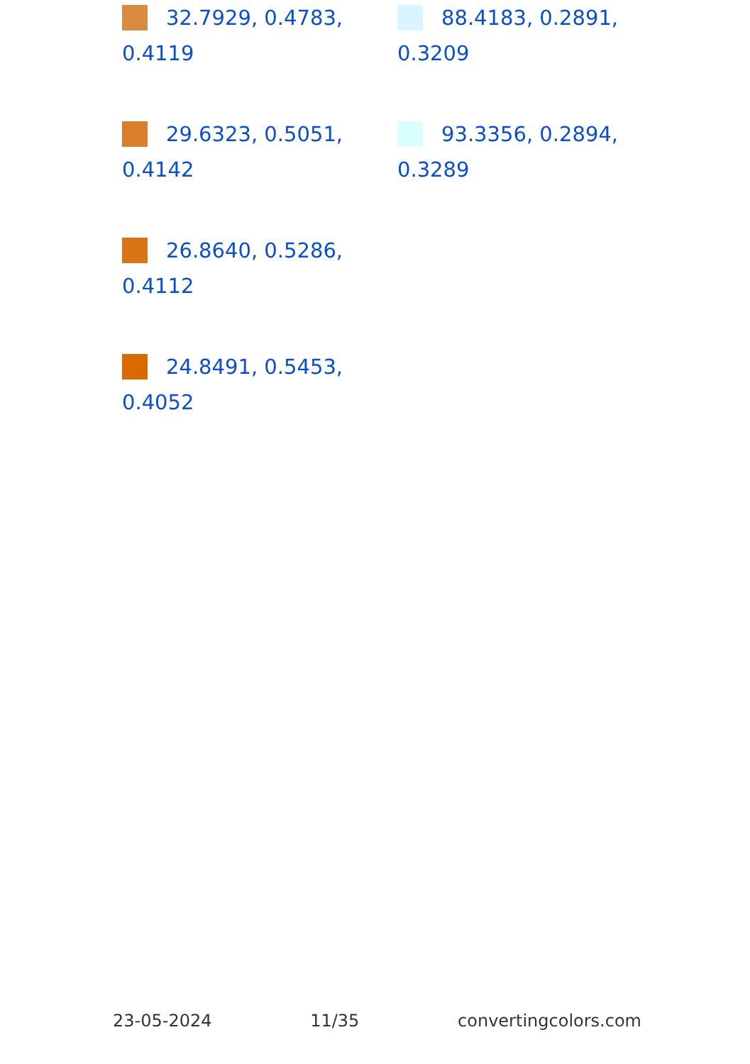32.7929, 0.4783, 0.4119
29.6323, 0.5051, 0.4142
26.8640, 0.5286, 0.4112
24.8491, 0.5453, 0.4052
88.4183, 0.2891, 0.3209
93.3356, 0.2894, 0.3289
23-05-2024 11/35 convertingcolors.com